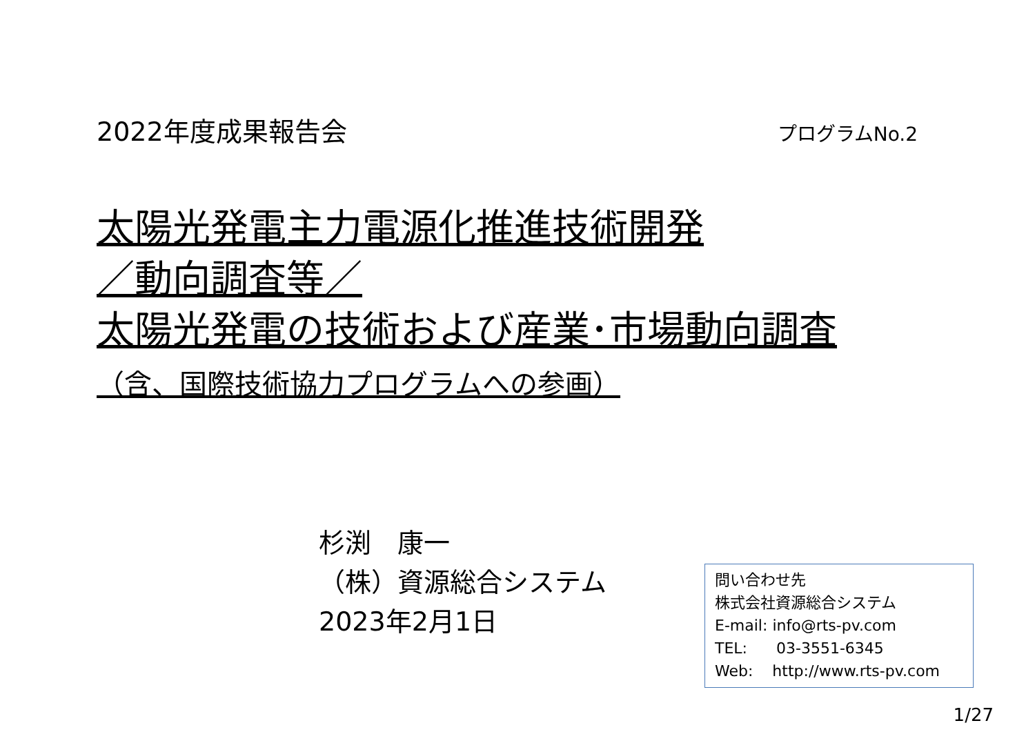2022年度成果報告会
プログラムNo.2
太陽光発電主力電源化推進技術開発
／動向調査等／
太陽光発電の技術および産業･市場動向調査
（含、国際技術協力プログラムへの参画）
杉渕　康一
（株）資源総合システム
2023年2月1日
問い合わせ先
株式会社資源総合システム
E-mail: info@rts-pv.com
TEL: 03-3551-6345
Web: http://www.rts-pv.com
1/27